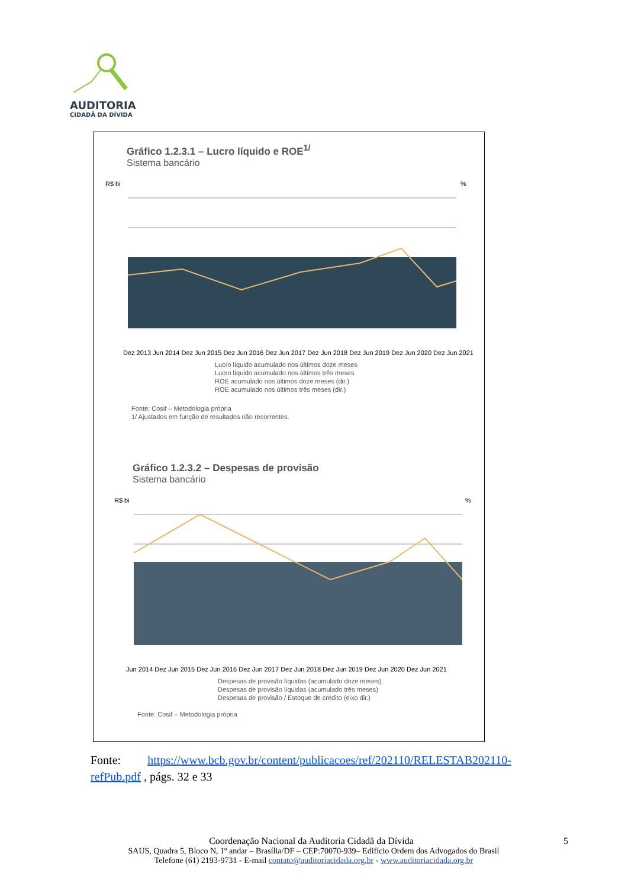AUDITORIA
CIDADÃ DA DÍVIDA
Gráfico 1.2.3.1 – Lucro líquido e ROE<sup>1/</sup>
Sistema bancário
R$ bi
%
Dez 2013 Jun 2014 Dez Jun 2015 Dez Jun 2016 Dez Jun 2017 Dez Jun 2018 Dez Jun 2019 Dez Jun 2020 Dez Jun 2021
Lucro líquido acumulado nos últimos doze meses
Lucro líquido acumulado nos últimos três meses
ROE acumulado nos últimos doze meses (dir.)
ROE acumulado nos últimos três meses (dir.)
Fonte: Cosif – Metodologia própria
1/ Ajustados em função de resultados não recorrentes.
Gráfico 1.2.3.2 – Despesas de provisão
Sistema bancário
R$ bi
%
Jun 2014 Dez Jun 2015 Dez Jun 2016 Dez Jun 2017 Dez Jun 2018 Dez Jun 2019 Dez Jun 2020 Dez Jun 2021
Despesas de provisão líquidas (acumulado doze meses)
Despesas de provisão líquidas (acumulado três meses)
Despesas de provisão / Estoque de crédito (eixo dir.)
Fonte: Cosif – Metodologia própria
Fonte: https://www.bcb.gov.br/content/publicacoes/ref/202110/RELESTAB202110-refPub.pdf , págs. 32 e 33
Coordenação Nacional da Auditoria Cidadã da Dívida 5
SAUS, Quadra 5, Bloco N, 1º andar – Brasília/DF – CEP:70070-939– Edifício Ordem dos Advogados do Brasil
Telefone (61) 2193-9731 - E-mail contato@auditoriacidada.org.br - www.auditoriacidada.org.br